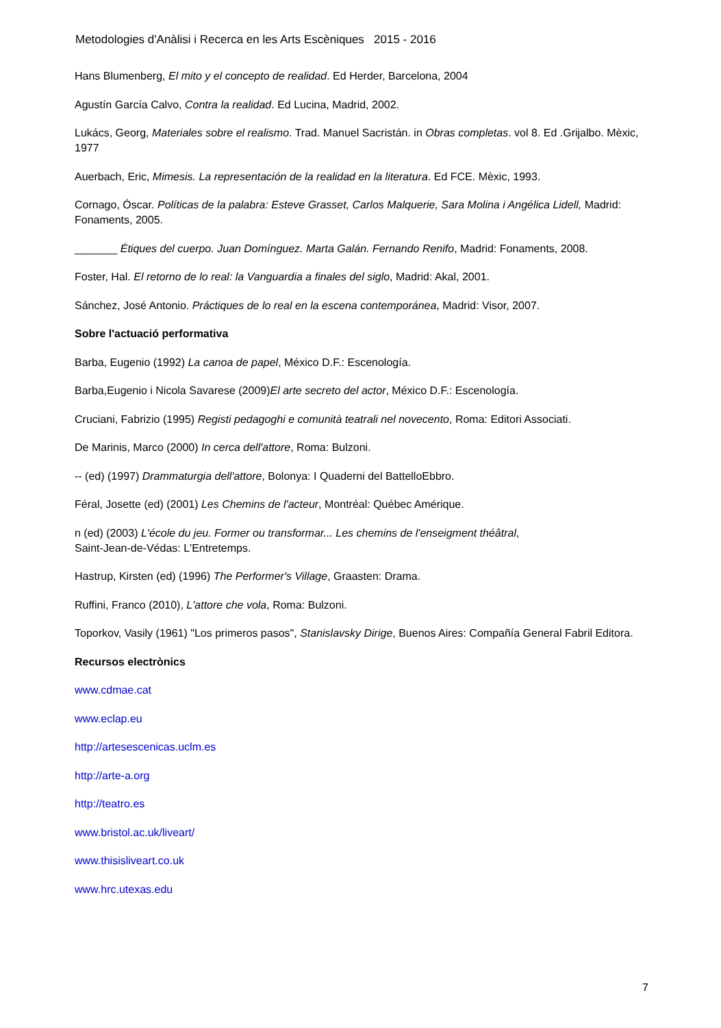Metodologies d'Anàlisi i Recerca en les Arts Escèniques 2015 - 2016
Hans Blumenberg, El mito y el concepto de realidad. Ed Herder, Barcelona, 2004
Agustín García Calvo, Contra la realidad. Ed Lucina, Madrid, 2002.
Lukács, Georg, Materiales sobre el realismo. Trad. Manuel Sacristán. in Obras completas. vol 8. Ed .Grijalbo. Mèxic, 1977
Auerbach, Eric, Mimesis. La representación de la realidad en la literatura. Ed FCE. Mèxic, 1993.
Cornago, Óscar. Políticas de la palabra: Esteve Grasset, Carlos Malquerie, Sara Molina i Angélica Lidell, Madrid: Fonaments, 2005.
_______ Étiques del cuerpo. Juan Domínguez. Marta Galán. Fernando Renifo, Madrid: Fonaments, 2008.
Foster, Hal. El retorno de lo real: la Vanguardia a finales del siglo, Madrid: Akal, 2001.
Sánchez, José Antonio. Práctiques de lo real en la escena contemporánea, Madrid: Visor, 2007.
Sobre l'actuació performativa
Barba, Eugenio (1992) La canoa de papel, México D.F.: Escenología.
Barba,Eugenio i Nicola Savarese (2009)El arte secreto del actor, México D.F.: Escenología.
Cruciani, Fabrizio (1995) Registi pedagoghi e comunità teatrali nel novecento, Roma: Editori Associati.
De Marinis, Marco (2000) In cerca dell'attore, Roma: Bulzoni.
-- (ed) (1997) Drammaturgia dell'attore, Bolonya: I Quaderni del BattelloEbbro.
Féral, Josette (ed) (2001) Les Chemins de l'acteur, Montréal: Québec Amérique.
n (ed) (2003) L'école du jeu. Former ou transformar... Les chemins de l'enseigment théâtral,
Saint-Jean-de-Védas: L'Entretemps.
Hastrup, Kirsten (ed) (1996) The Performer's Village, Graasten: Drama.
Ruffini, Franco (2010), L'attore che vola, Roma: Bulzoni.
Toporkov, Vasily (1961) "Los primeros pasos", Stanislavsky Dirige, Buenos Aires: Compañía General Fabril Editora.
Recursos electrònics
www.cdmae.cat
www.eclap.eu
http://artesescenicas.uclm.es
http://arte-a.org
http://teatro.es
www.bristol.ac.uk/liveart/
www.thisisliveart.co.uk
www.hrc.utexas.edu
7